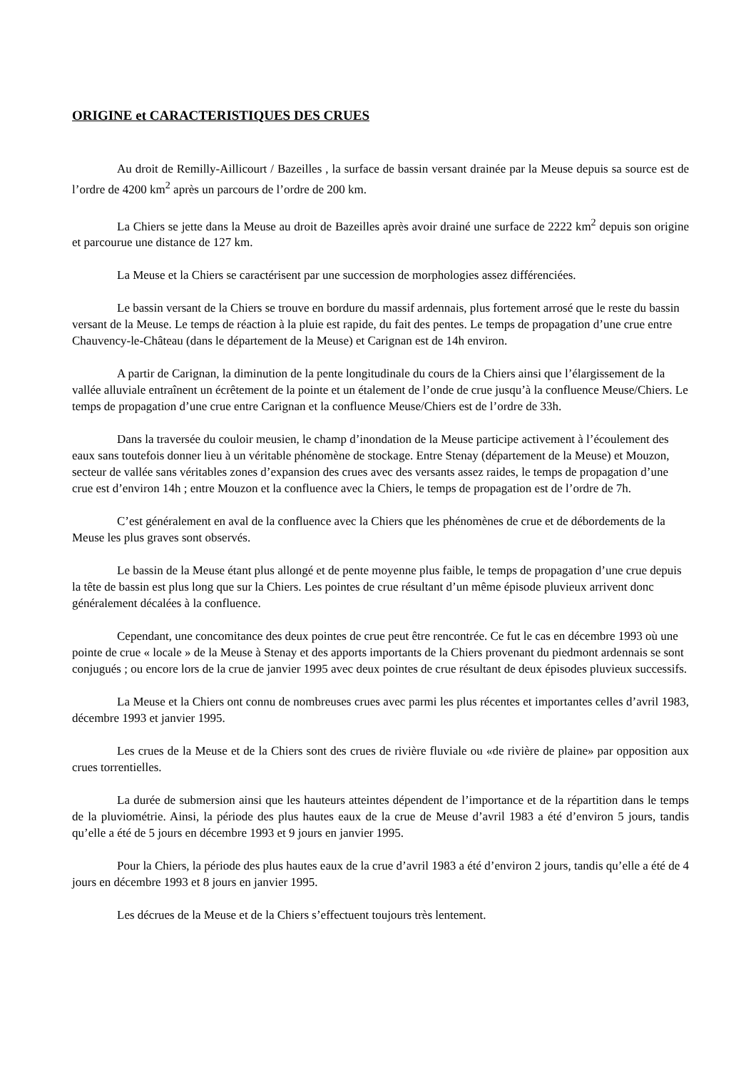ORIGINE et CARACTERISTIQUES DES CRUES
Au droit de Remilly-Aillicourt / Bazeilles , la surface de bassin versant drainée par la Meuse depuis sa source est de l’ordre de 4200 km<sup>2</sup> après un parcours de l’ordre de 200 km.
La Chiers se jette dans la Meuse au droit de Bazeilles après avoir drainé une surface de 2222 km<sup>2</sup> depuis son origine et parcourue une distance de 127 km.
La Meuse et la Chiers se caractérisent par une succession de morphologies assez différenciées.
Le bassin versant de la Chiers se trouve en bordure du massif ardennais, plus fortement arrosé que le reste du bassin versant de la Meuse. Le temps de réaction à la pluie est rapide, du fait des pentes. Le temps de propagation d’une crue entre Chauvency-le-Château (dans le département de la Meuse) et Carignan est de 14h environ.
A partir de Carignan, la diminution de la pente longitudinale du cours de la Chiers ainsi que l’élargissement de la vallée alluviale entraînent un écrêtement de la pointe et un étalement de l’onde de crue jusqu’à la confluence Meuse/Chiers. Le temps de propagation d’une crue entre Carignan et la confluence Meuse/Chiers est de l’ordre de 33h.
Dans la traversée du couloir meusien, le champ d’inondation de la Meuse participe activement à l’écoulement des eaux sans toutefois donner lieu à un véritable phénomène de stockage. Entre Stenay (département de la Meuse) et Mouzon, secteur de vallée sans véritables zones d’expansion des crues avec des versants assez raides, le temps de propagation d’une crue est d’environ 14h ; entre Mouzon et la confluence avec la Chiers, le temps de propagation est de l’ordre de 7h.
C’est généralement en aval de la confluence avec la Chiers que les phénomènes de crue et de débordements de la Meuse les plus graves sont observés.
Le bassin de la Meuse étant plus allongé et de pente moyenne plus faible, le temps de propagation d’une crue depuis la tête de bassin est plus long que sur la Chiers. Les pointes de crue résultant d’un même épisode pluvieux arrivent donc généralement décalées à la confluence.
Cependant, une concomitance des deux pointes de crue peut être rencontrée. Ce fut le cas en décembre 1993 où une pointe de crue « locale » de la Meuse à Stenay et des apports importants de la Chiers provenant du piedmont ardennais se sont conjugués ; ou encore lors de la crue de janvier 1995 avec deux pointes de crue résultant de deux épisodes pluvieux successifs.
La Meuse et la Chiers ont connu de nombreuses crues avec parmi les plus récentes et importantes celles d’avril 1983, décembre 1993 et janvier 1995.
Les crues de la Meuse et de la Chiers sont des crues de rivière fluviale ou «de rivière de plaine» par opposition aux crues torrentielles.
La durée de submersion ainsi que les hauteurs atteintes dépendent de l’importance et de la répartition dans le temps de la pluviométrie. Ainsi, la période des plus hautes eaux de la crue de Meuse d’avril 1983 a été d’environ 5 jours, tandis qu’elle a été de 5 jours en décembre 1993 et 9 jours en janvier 1995.
Pour la Chiers, la période des plus hautes eaux de la crue d’avril 1983 a été d’environ 2 jours, tandis qu’elle a été de 4 jours en décembre 1993 et 8 jours en janvier 1995.
Les décrues de la Meuse et de la Chiers s’effectuent toujours très lentement.